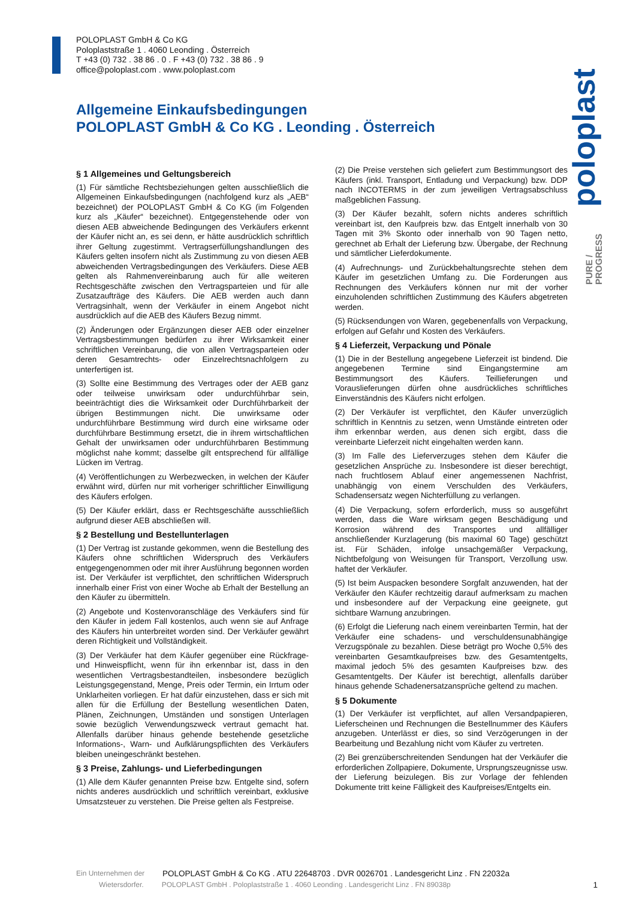POLOPLAST GmbH & Co KG
Poloplaststraße 1 . 4060 Leonding . Österreich
T +43 (0) 732 . 38 86 . 0 . F +43 (0) 732 . 38 86 . 9
office@poloplast.com . www.poloplast.com
poloplast
PURE /
PROGRESS
Allgemeine Einkaufsbedingungen
POLOPLAST GmbH & Co KG . Leonding . Österreich
§ 1 Allgemeines und Geltungsbereich
(1) Für sämtliche Rechtsbeziehungen gelten ausschließlich die Allgemeinen Einkaufsbedingungen (nachfolgend kurz als „AEB“ bezeichnet) der POLOPLAST GmbH & Co KG (im Folgenden kurz als „Käufer“ bezeichnet). Entgegenstehende oder von diesen AEB abweichende Bedingungen des Verkäufers erkennt der Käufer nicht an, es sei denn, er hätte ausdrücklich schriftlich ihrer Geltung zugestimmt. Vertragserfüllungshandlungen des Käufers gelten insofern nicht als Zustimmung zu von diesen AEB abweichenden Vertragsbedingungen des Verkäufers. Diese AEB gelten als Rahmenvereinbarung auch für alle weiteren Rechtsgeschäfte zwischen den Vertragsparteien und für alle Zusatzaufträge des Käufers. Die AEB werden auch dann Vertragsinhalt, wenn der Verkäufer in einem Angebot nicht ausdrücklich auf die AEB des Käufers Bezug nimmt.
(2) Änderungen oder Ergänzungen dieser AEB oder einzelner Vertragsbestimmungen bedürfen zu ihrer Wirksamkeit einer schriftlichen Vereinbarung, die von allen Vertragsparteien oder deren Gesamtrechts- oder Einzelrechtsnachfolgern zu unterfertigen ist.
(3) Sollte eine Bestimmung des Vertrages oder der AEB ganz oder teilweise unwirksam oder undurchführbar sein, beeinträchtigt dies die Wirksamkeit oder Durchführbarkeit der übrigen Bestimmungen nicht. Die unwirksame oder undurchführbare Bestimmung wird durch eine wirksame oder durchführbare Bestimmung ersetzt, die in ihrem wirtschaftlichen Gehalt der unwirksamen oder undurchführbaren Bestimmung möglichst nahe kommt; dasselbe gilt entsprechend für allfällige Lücken im Vertrag.
(4) Veröffentlichungen zu Werbezwecken, in welchen der Käufer erwähnt wird, dürfen nur mit vorheriger schriftlicher Einwilligung des Käufers erfolgen.
(5) Der Käufer erklärt, dass er Rechtsgeschäfte ausschließlich aufgrund dieser AEB abschließen will.
§ 2 Bestellung und Bestellunterlagen
(1) Der Vertrag ist zustande gekommen, wenn die Bestellung des Käufers ohne schriftlichen Widerspruch des Verkäufers entgegengenommen oder mit ihrer Ausführung begonnen worden ist. Der Verkäufer ist verpflichtet, den schriftlichen Widerspruch innerhalb einer Frist von einer Woche ab Erhalt der Bestellung an den Käufer zu übermitteln.
(2) Angebote und Kostenvoranschläge des Verkäufers sind für den Käufer in jedem Fall kostenlos, auch wenn sie auf Anfrage des Käufers hin unterbreitet worden sind. Der Verkäufer gewährt deren Richtigkeit und Vollständigkeit.
(3) Der Verkäufer hat dem Käufer gegenüber eine Rückfrage- und Hinweispflicht, wenn für ihn erkennbar ist, dass in den wesentlichen Vertragsbestandteilen, insbesondere bezüglich Leistungsgegenstand, Menge, Preis oder Termin, ein Irrtum oder Unklarheiten vorliegen. Er hat dafür einzustehen, dass er sich mit allen für die Erfüllung der Bestellung wesentlichen Daten, Plänen, Zeichnungen, Umständen und sonstigen Unterlagen sowie bezüglich Verwendungszweck vertraut gemacht hat. Allenfalls darüber hinaus gehende bestehende gesetzliche Informations-, Warn- und Aufklärungspflichten des Verkäufers bleiben uneingeschränkt bestehen.
§ 3 Preise, Zahlungs- und Lieferbedingungen
(1) Alle dem Käufer genannten Preise bzw. Entgelte sind, sofern nichts anderes ausdrücklich und schriftlich vereinbart, exklusive Umsatzsteuer zu verstehen. Die Preise gelten als Festpreise.
(2) Die Preise verstehen sich geliefert zum Bestimmungsort des Käufers (inkl. Transport, Entladung und Verpackung) bzw. DDP nach INCOTERMS in der zum jeweiligen Vertragsabschluss maßgeblichen Fassung.
(3) Der Käufer bezahlt, sofern nichts anderes schriftlich vereinbart ist, den Kaufpreis bzw. das Entgelt innerhalb von 30 Tagen mit 3% Skonto oder innerhalb von 90 Tagen netto, gerechnet ab Erhalt der Lieferung bzw. Übergabe, der Rechnung und sämtlicher Lieferdokumente.
(4) Aufrechnungs- und Zurückbehaltungsrechte stehen dem Käufer im gesetzlichen Umfang zu. Die Forderungen aus Rechnungen des Verkäufers können nur mit der vorher einzuholenden schriftlichen Zustimmung des Käufers abgetreten werden.
(5) Rücksendungen von Waren, gegebenenfalls von Verpackung, erfolgen auf Gefahr und Kosten des Verkäufers.
§ 4 Lieferzeit, Verpackung und Pönale
(1) Die in der Bestellung angegebene Lieferzeit ist bindend. Die angegebenen Termine sind Eingangstermine am Bestimmungsort des Käufers. Teillieferungen und Vorauslieferungen dürfen ohne ausdrückliches schriftliches Einverständnis des Käufers nicht erfolgen.
(2) Der Verkäufer ist verpflichtet, den Käufer unverzüglich schriftlich in Kenntnis zu setzen, wenn Umstände eintreten oder ihm erkennbar werden, aus denen sich ergibt, dass die vereinbarte Lieferzeit nicht eingehalten werden kann.
(3) Im Falle des Lieferverzuges stehen dem Käufer die gesetzlichen Ansprüche zu. Insbesondere ist dieser berechtigt, nach fruchtlosem Ablauf einer angemessenen Nachfrist, unabhängig von einem Verschulden des Verkäufers, Schadensersatz wegen Nichterfüllung zu verlangen.
(4) Die Verpackung, sofern erforderlich, muss so ausgeführt werden, dass die Ware wirksam gegen Beschädigung und Korrosion während des Transportes und allfälliger anschließender Kurzlagerung (bis maximal 60 Tage) geschützt ist. Für Schäden, infolge unsachgemäßer Verpackung, Nichtbefolgung von Weisungen für Transport, Verzollung usw. haftet der Verkäufer.
(5) Ist beim Auspacken besondere Sorgfalt anzuwenden, hat der Verkäufer den Käufer rechtzeitig darauf aufmerksam zu machen und insbesondere auf der Verpackung eine geeignete, gut sichtbare Warnung anzubringen.
(6) Erfolgt die Lieferung nach einem vereinbarten Termin, hat der Verkäufer eine schadens- und verschuldensunabhängige Verzugspönale zu bezahlen. Diese beträgt pro Woche 0,5% des vereinbarten Gesamtkaufpreises bzw. des Gesamtentgelts, maximal jedoch 5% des gesamten Kaufpreises bzw. des Gesamtentgelts. Der Käufer ist berechtigt, allenfalls darüber hinaus gehende Schadenersatzansprüche geltend zu machen.
§ 5 Dokumente
(1) Der Verkäufer ist verpflichtet, auf allen Versandpapieren, Lieferscheinen und Rechnungen die Bestellnummer des Käufers anzugeben. Unterlässt er dies, so sind Verzögerungen in der Bearbeitung und Bezahlung nicht vom Käufer zu vertreten.
(2) Bei grenzüberschreitenden Sendungen hat der Verkäufer die erforderlichen Zollpapiere, Dokumente, Ursprungszeugnisse usw. der Lieferung beizulegen. Bis zur Vorlage der fehlenden Dokumente tritt keine Fälligkeit des Kaufpreises/Entgelts ein.
Ein Unternehmen der POLOPLAST GmbH & Co KG . ATU 22648703 . DVR 0026701 . Landesgericht Linz . FN 22032a
Wietersdorfer. POLOPLAST GmbH . Poloplaststraße 1 . 4060 Leonding . Landesgericht Linz . FN 89038p 1